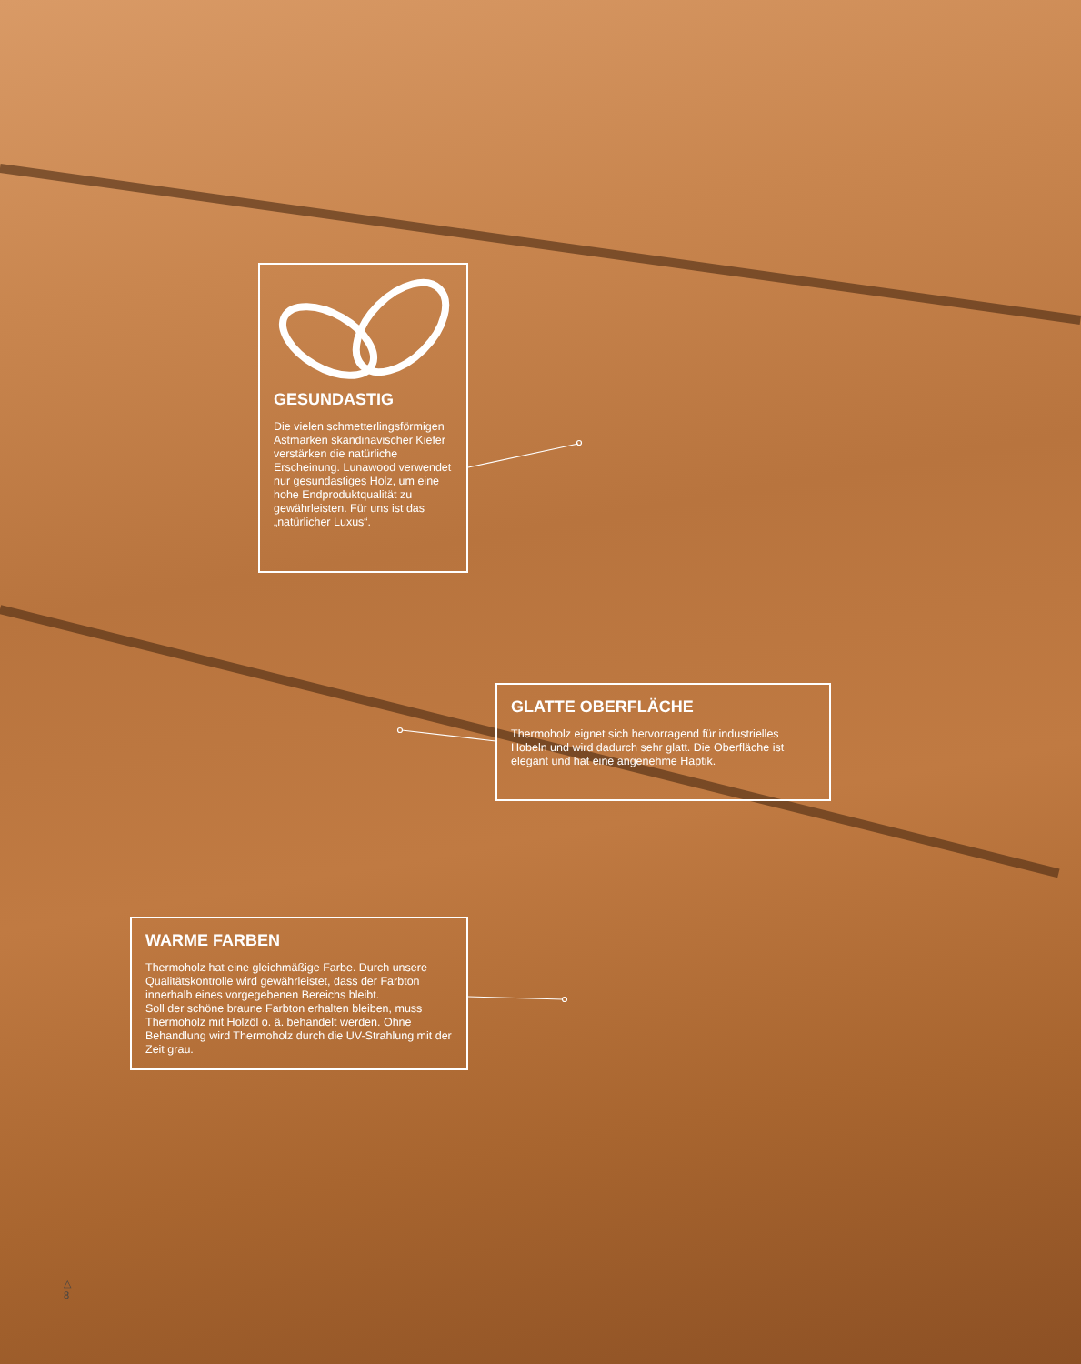GESUNDASTIG
Die vielen schmetterlingsförmigen Astmarken skandinavischer Kiefer verstärken die natürliche Erscheinung. Lunawood verwendet nur gesundastiges Holz, um eine hohe Endproduktqualität zu gewährleisten. Für uns ist das „natürlicher Luxus“.
GLATTE OBERFLÄCHE
Thermoholz eignet sich hervorragend für industrielles Hobeln und wird dadurch sehr glatt. Die Oberfläche ist elegant und hat eine angenehme Haptik.
WARME FARBEN
Thermoholz hat eine gleichmäßige Farbe. Durch unsere Qualitätskontrolle wird gewährleistet, dass der Farbton innerhalb eines vorgegebenen Bereichs bleibt.
Soll der schöne braune Farbton erhalten bleiben, muss Thermoholz mit Holzöl o. ä. behandelt werden. Ohne Behandlung wird Thermoholz durch die UV-Strahlung mit der Zeit grau.
△
8